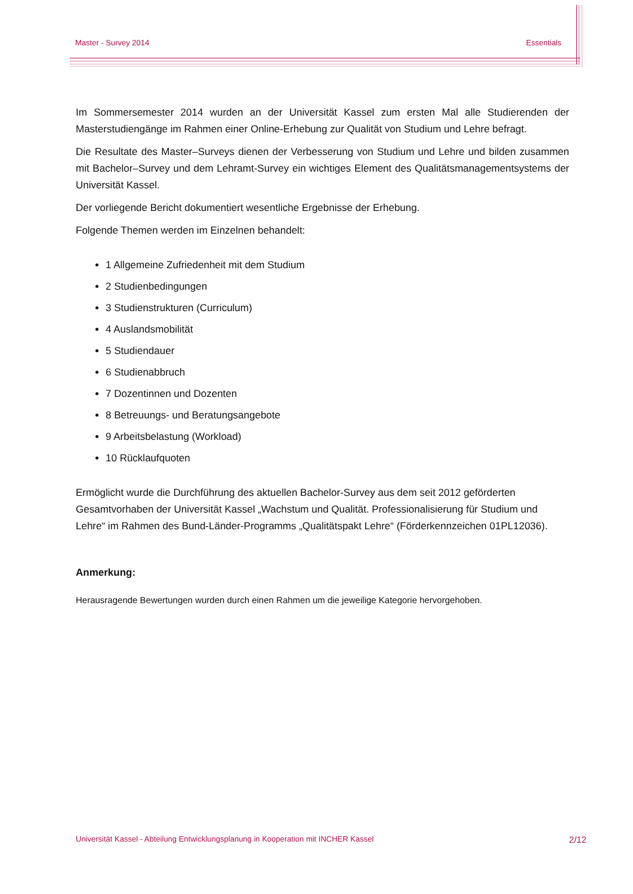Master - Survey 2014 Essentials
Im Sommersemester 2014 wurden an der Universität Kassel zum ersten Mal alle Studierenden der Masterstudiengänge im Rahmen einer Online-Erhebung zur Qualität von Studium und Lehre befragt.
Die Resultate des Master–Surveys dienen der Verbesserung von Studium und Lehre und bilden zusammen mit Bachelor–Survey und dem Lehramt-Survey ein wichtiges Element des Qualitätsmanagementsystems der Universität Kassel.
Der vorliegende Bericht dokumentiert wesentliche Ergebnisse der Erhebung.
Folgende Themen werden im Einzelnen behandelt:
1 Allgemeine Zufriedenheit mit dem Studium
2 Studienbedingungen
3 Studienstrukturen (Curriculum)
4 Auslandsmobilität
5 Studiendauer
6 Studienabbruch
7 Dozentinnen und Dozenten
8 Betreuungs- und Beratungsangebote
9 Arbeitsbelastung (Workload)
10 Rücklaufquoten
Ermöglicht wurde die Durchführung des aktuellen Bachelor-Survey aus dem seit 2012 geförderten Gesamtvorhaben der Universität Kassel „Wachstum und Qualität. Professionalisierung für Studium und Lehre“ im Rahmen des Bund-Länder-Programms „Qualitätspakt Lehre“ (Förderkennzeichen 01PL12036).
Anmerkung:
Herausragende Bewertungen wurden durch einen Rahmen um die jeweilige Kategorie hervorgehoben.
Universität Kassel - Abteilung Entwicklungsplanung in Kooperation mit INCHER Kassel 2/12